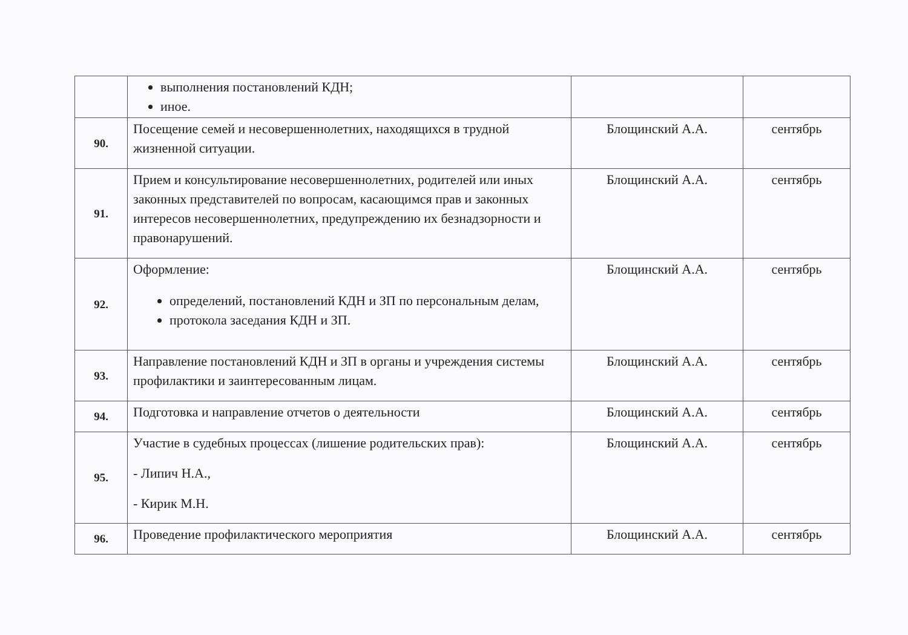| | выполнения постановлений КДН; иное. | | |
| 90. | Посещение семей и несовершеннолетних, находящихся в трудной жизненной ситуации. | Блощинский А.А. | сентябрь |
| 91. | Прием и консультирование несовершеннолетних, родителей или иных законных представителей по вопросам, касающимся прав и законных интересов несовершеннолетних, предупреждению их безнадзорности и правонарушений. | Блощинский А.А. | сентябрь |
| 92. | Оформление: определений, постановлений КДН и ЗП по персональным делам, протокола заседания КДН и ЗП. | Блощинский А.А. | сентябрь |
| 93. | Направление постановлений КДН и ЗП в органы и учреждения системы профилактики и заинтересованным лицам. | Блощинский А.А. | сентябрь |
| 94. | Подготовка и направление отчетов о деятельности | Блощинский А.А. | сентябрь |
| 95. | Участие в судебных процессах (лишение родительских прав): - Липич Н.А., - Кирик М.Н. | Блощинский А.А. | сентябрь |
| 96. | Проведение профилактического мероприятия | Блощинский А.А. | сентябрь |